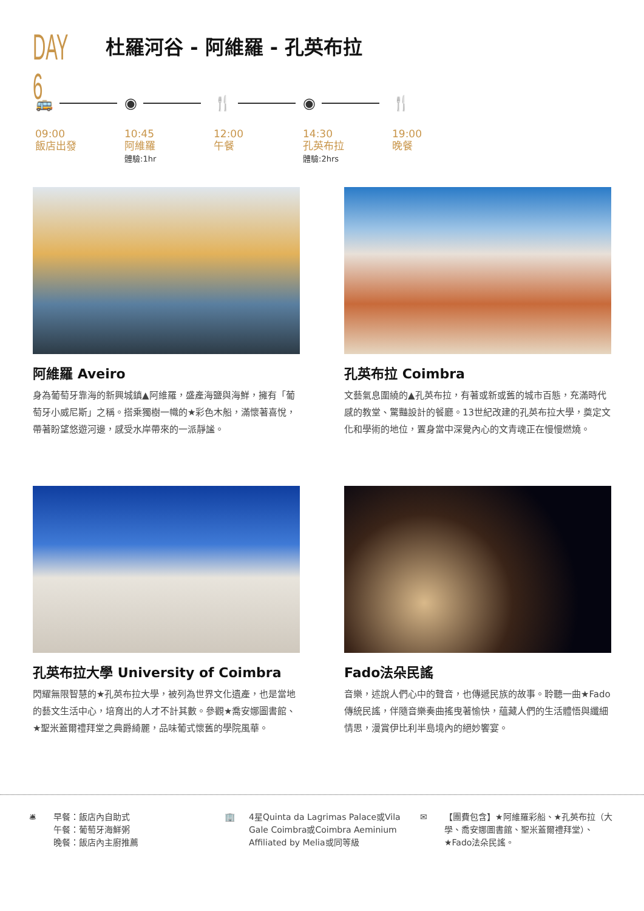DAY 6
杜羅河谷 - 阿維羅 - 孔英布拉
🚌
09:00
飯店出發
◉
10:45
阿維羅
體驗:1hr
🍴
12:00
午餐
◉
14:30
孔英布拉
體驗:2hrs
🍴
19:00
晚餐
阿維羅 Aveiro
身為葡萄牙靠海的新興城鎮▲阿維羅，盛產海鹽與海鮮，擁有「葡萄牙小威尼斯」之稱。搭乘獨樹一幟的★彩色木船，滿懷著喜悅，帶著盼望悠遊河邊，感受水岸帶來的一派靜謐。
孔英布拉 Coimbra
文藝氣息圍繞的▲孔英布拉，有著或新或舊的城市百態，充滿時代感的教堂、驚豔設計的餐廳。13世紀改建的孔英布拉大學，奠定文化和學術的地位，置身當中深覺內心的文青魂正在慢慢燃燒。
孔英布拉大學 University of Coimbra
閃耀無限智慧的★孔英布拉大學，被列為世界文化遺產，也是當地的藝文生活中心，培育出的人才不計其數。參觀★喬安娜圖書館、★聖米蓋爾禮拜堂之典爵綺麗，品味葡式懷舊的學院風華。
Fado法朵民謠
音樂，述說人們心中的聲音，也傳遞民族的故事。聆聽一曲★Fado傳統民謠，伴隨音樂奏曲搖曳著愉快，蘊藏人們的生活體悟與纖細情思，漫賞伊比利半島境內的絕妙饗宴。
🛎
早餐：飯店內自助式
午餐：葡萄牙海鮮粥
晚餐：飯店內主廚推薦
🏢
4星Quinta da Lagrimas Palace或Vila Gale Coimbra或Coimbra Aeminium Affiliated by Melia或同等級
✉
【團費包含】★阿維羅彩船、★孔英布拉（大學、喬安娜圖書館、聖米蓋爾禮拜堂）、★Fado法朵民謠。